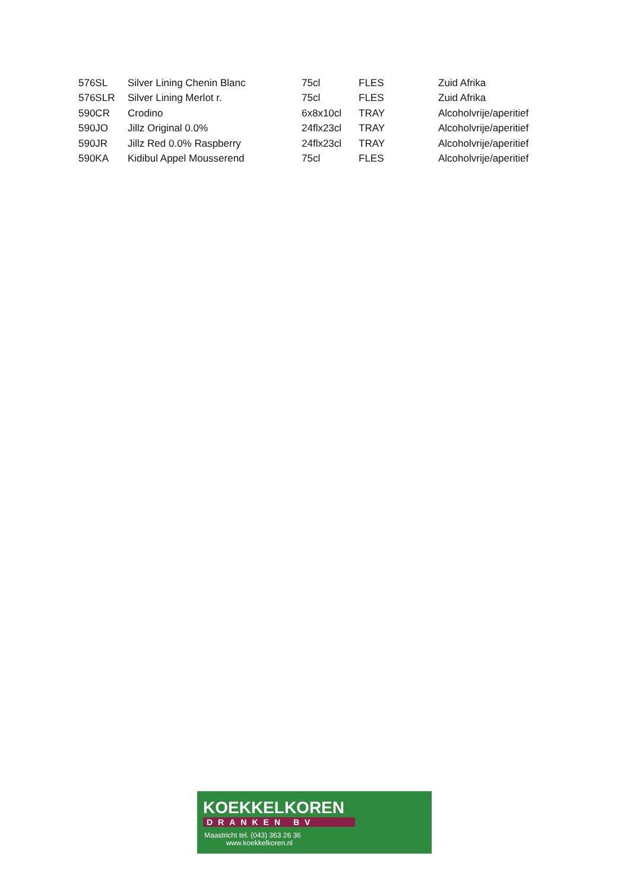| 576SL | Silver Lining Chenin Blanc | 75cl | FLES | Zuid Afrika |
| 576SLR | Silver Lining Merlot r. | 75cl | FLES | Zuid Afrika |
| 590CR | Crodino | 6x8x10cl | TRAY | Alcoholvrije/aperitief |
| 590JO | Jillz Original 0.0% | 24flx23cl | TRAY | Alcoholvrije/aperitief |
| 590JR | Jillz Red 0.0% Raspberry | 24flx23cl | TRAY | Alcoholvrije/aperitief |
| 590KA | Kidibul Appel Mousserend | 75cl | FLES | Alcoholvrije/aperitief |
KOEKKELKOREN
DRANKEN BV
Maastricht tel. (043) 363 26 36
www.koekkelkoren.nl